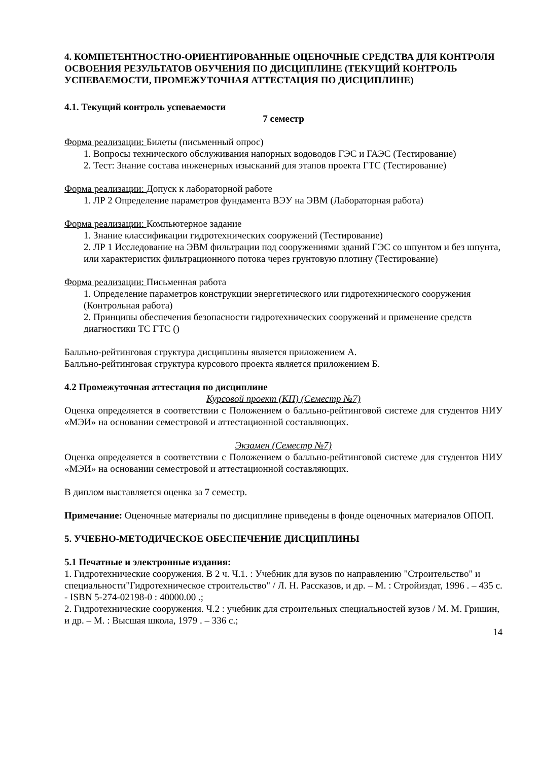4. КОМПЕТЕНТНОСТНО-ОРИЕНТИРОВАННЫЕ ОЦЕНОЧНЫЕ СРЕДСТВА ДЛЯ КОНТРОЛЯ ОСВОЕНИЯ РЕЗУЛЬТАТОВ ОБУЧЕНИЯ ПО ДИСЦИПЛИНЕ (ТЕКУЩИЙ КОНТРОЛЬ УСПЕВАЕМОСТИ, ПРОМЕЖУТОЧНАЯ АТТЕСТАЦИЯ ПО ДИСЦИПЛИНЕ)
4.1. Текущий контроль успеваемости
7 семестр
Форма реализации: Билеты (письменный опрос)
1. Вопросы технического обслуживания напорных водоводов ГЭС и ГАЭС (Тестирование)
2. Тест: Знание состава инженерных изысканий для этапов проекта ГТС (Тестирование)
Форма реализации: Допуск к лабораторной работе
1. ЛР 2 Определение параметров фундамента ВЭУ на ЭВМ (Лабораторная работа)
Форма реализации: Компьютерное задание
1. Знание классификации гидротехнических сооружений (Тестирование)
2. ЛР 1 Исследование на ЭВМ фильтрации под сооружениями зданий ГЭС со шпунтом и без шпунта, или характеристик фильтрационного потока через грунтовую плотину (Тестирование)
Форма реализации: Письменная работа
1. Определение параметров конструкции энергетического или гидротехнического сооружения (Контрольная работа)
2. Принципы обеспечения безопасности гидротехнических сооружений и применение средств диагностики ТС ГТС ()
Балльно-рейтинговая структура дисциплины является приложением А.
Балльно-рейтинговая структура курсового проекта является приложением Б.
4.2 Промежуточная аттестация по дисциплине
Курсовой проект (КП) (Семестр №7)
Оценка определяется в соответствии с Положением о балльно-рейтинговой системе для студентов НИУ «МЭИ» на основании семестровой и аттестационной составляющих.
Экзамен (Семестр №7)
Оценка определяется в соответствии с Положением о балльно-рейтинговой системе для студентов НИУ «МЭИ» на основании семестровой и аттестационной составляющих.
В диплом выставляется оценка за 7 семестр.
Примечание: Оценочные материалы по дисциплине приведены в фонде оценочных материалов ОПОП.
5. УЧЕБНО-МЕТОДИЧЕСКОЕ ОБЕСПЕЧЕНИЕ ДИСЦИПЛИНЫ
5.1 Печатные и электронные издания:
1. Гидротехнические сооружения. В 2 ч. Ч.1. : Учебник для вузов по направлению "Строительство" и специальности"Гидротехническое строительство" / Л. Н. Рассказов, и др. – М. : Стройиздат, 1996 . – 435 с. - ISBN 5-274-02198-0 : 40000.00 .;
2. Гидротехнические сооружения. Ч.2 : учебник для строительных специальностей вузов / М. М. Гришин, и др. – М. : Высшая школа, 1979 . – 336 с.;
14